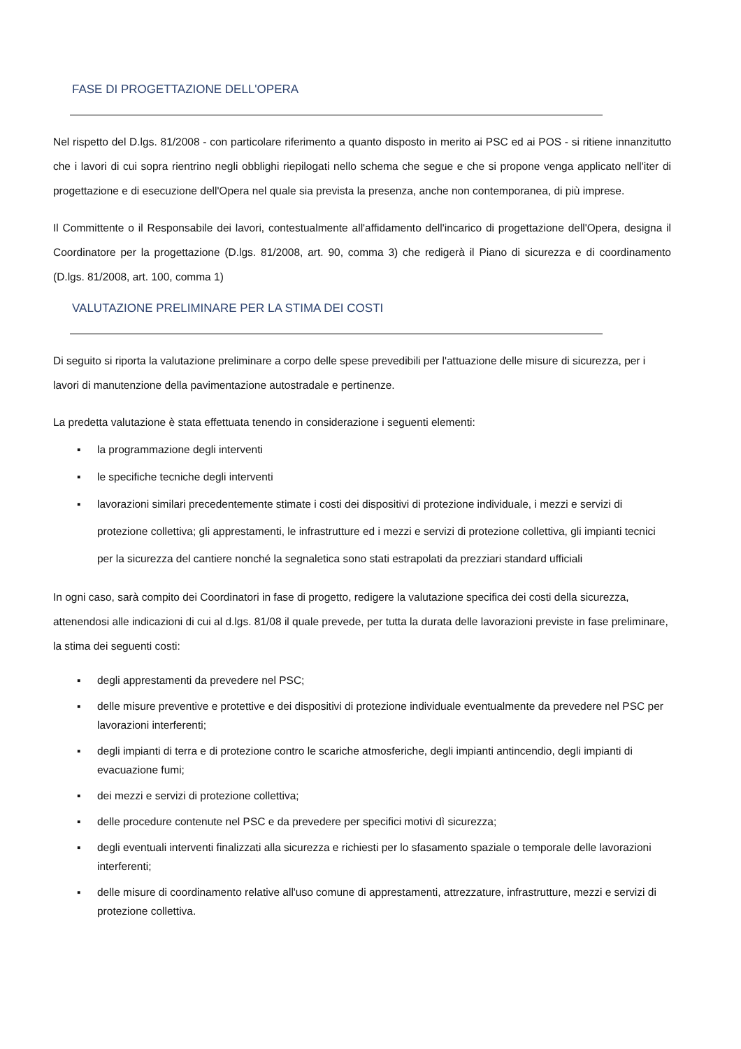FASE DI PROGETTAZIONE DELL'OPERA
Nel rispetto del D.lgs. 81/2008 - con particolare riferimento a quanto disposto in merito ai PSC ed ai POS - si ritiene innanzitutto che i lavori di cui sopra rientrino negli obblighi riepilogati nello schema che segue e che si propone venga applicato nell'iter di progettazione e di esecuzione dell'Opera nel quale sia prevista la presenza, anche non contemporanea, di più imprese.
Il Committente o il Responsabile dei lavori, contestualmente all'affidamento dell'incarico di progettazione dell'Opera, designa il Coordinatore per la progettazione (D.lgs. 81/2008, art. 90, comma 3) che redigerà il Piano di sicurezza e di coordinamento (D.lgs. 81/2008, art. 100, comma 1)
VALUTAZIONE PRELIMINARE PER LA STIMA DEI COSTI
Di seguito si riporta la valutazione preliminare a corpo delle spese prevedibili per l'attuazione delle misure di sicurezza, per i lavori di manutenzione della pavimentazione autostradale e pertinenze.
La predetta valutazione è stata effettuata tenendo in considerazione i seguenti elementi:
▪ la programmazione degli interventi
▪ le specifiche tecniche degli interventi
▪ lavorazioni similari precedentemente stimate i costi dei dispositivi di protezione individuale, i mezzi e servizi di protezione collettiva; gli apprestamenti, le infrastrutture ed i mezzi e servizi di protezione collettiva, gli impianti tecnici per la sicurezza del cantiere nonché la segnaletica sono stati estrapolati da prezziari standard ufficiali
In ogni caso, sarà compito dei Coordinatori in fase di progetto, redigere la valutazione specifica dei costi della sicurezza, attenendosi alle indicazioni di cui al d.lgs. 81/08 il quale prevede, per tutta la durata delle lavorazioni previste in fase preliminare, la stima dei seguenti costi:
▪ degli apprestamenti da prevedere nel PSC;
▪ delle misure preventive e protettive e dei dispositivi di protezione individuale eventualmente da prevedere nel PSC per lavorazioni interferenti;
▪ degli impianti di terra e di protezione contro le scariche atmosferiche, degli impianti antincendio, degli impianti di evacuazione fumi;
▪ dei mezzi e servizi di protezione collettiva;
▪ delle procedure contenute nel PSC e da prevedere per specifici motivi dì sicurezza;
▪ degli eventuali interventi finalizzati alla sicurezza e richiesti per lo sfasamento spaziale o temporale delle lavorazioni interferenti;
▪ delle misure di coordinamento relative all'uso comune di apprestamenti, attrezzature, infrastrutture, mezzi e servizi di protezione collettiva.